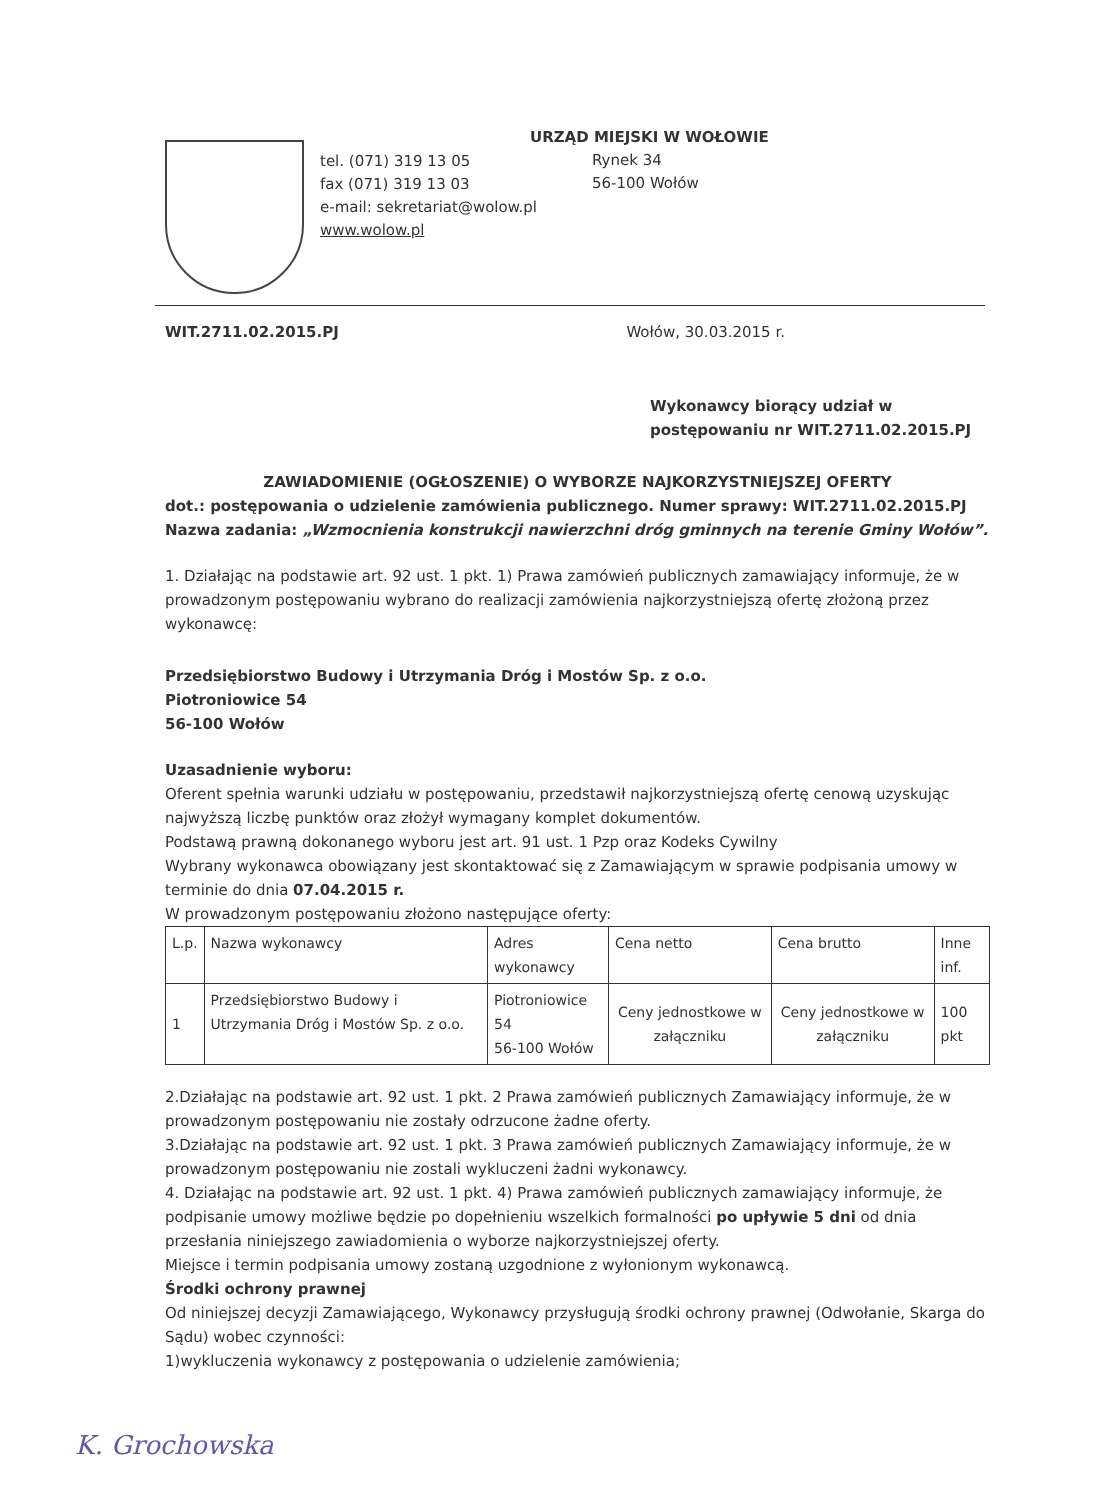tel. (071) 319 13 05
fax (071) 319 13 03
e-mail: sekretariat@wolow.pl
www.wolow.pl
URZĄD MIEJSKI W WOŁOWIE
Rynek 34
56-100 Wołów
WIT.2711.02.2015.PJ Wołów, 30.03.2015 r.
Wykonawcy biorący udział w
postępowaniu nr WIT.2711.02.2015.PJ
ZAWIADOMIENIE (OGŁOSZENIE) O WYBORZE NAJKORZYSTNIEJSZEJ OFERTY
dot.: postępowania o udzielenie zamówienia publicznego. Numer sprawy: WIT.2711.02.2015.PJ Nazwa zadania: „Wzmocnienia konstrukcji nawierzchni dróg gminnych na terenie Gminy Wołów”.
1. Działając na podstawie art. 92 ust. 1 pkt. 1) Prawa zamówień publicznych zamawiający informuje, że w prowadzonym postępowaniu wybrano do realizacji zamówienia najkorzystniejszą ofertę złożoną przez wykonawcę:
Przedsiębiorstwo Budowy i Utrzymania Dróg i Mostów Sp. z o.o.
Piotroniowice 54
56-100 Wołów
Uzasadnienie wyboru:
Oferent spełnia warunki udziału w postępowaniu, przedstawił najkorzystniejszą ofertę cenową uzyskując najwyższą liczbę punktów oraz złożył wymagany komplet dokumentów.
Podstawą prawną dokonanego wyboru jest art. 91 ust. 1 Pzp oraz Kodeks Cywilny
Wybrany wykonawca obowiązany jest skontaktować się z Zamawiającym w sprawie podpisania umowy w terminie do dnia 07.04.2015 r.
W prowadzonym postępowaniu złożono następujące oferty:
| L.p. | Nazwa wykonawcy | Adres wykonawcy | Cena netto | Cena brutto | Inne inf. |
| --- | --- | --- | --- | --- | --- |
| 1 | Przedsiębiorstwo Budowy i Utrzymania Dróg i Mostów Sp. z o.o. | Piotroniowice 54 56-100 Wołów | Ceny jednostkowe w załączniku | Ceny jednostkowe w załączniku | 100 pkt |
2.Działając na podstawie art. 92 ust. 1 pkt. 2 Prawa zamówień publicznych Zamawiający informuje, że w prowadzonym postępowaniu nie zostały odrzucone żadne oferty.
3.Działając na podstawie art. 92 ust. 1 pkt. 3 Prawa zamówień publicznych Zamawiający informuje, że w prowadzonym postępowaniu nie zostali wykluczeni żadni wykonawcy.
4. Działając na podstawie art. 92 ust. 1 pkt. 4) Prawa zamówień publicznych zamawiający informuje, że podpisanie umowy możliwe będzie po dopełnieniu wszelkich formalności po upływie 5 dni od dnia przesłania niniejszego zawiadomienia o wyborze najkorzystniejszej oferty.
Miejsce i termin podpisania umowy zostaną uzgodnione z wyłonionym wykonawcą.
Środki ochrony prawnej
Od niniejszej decyzji Zamawiającego, Wykonawcy przysługują środki ochrony prawnej (Odwołanie, Skarga do Sądu) wobec czynności:
1)wykluczenia wykonawcy z postępowania o udzielenie zamówienia;
K. Grochowska